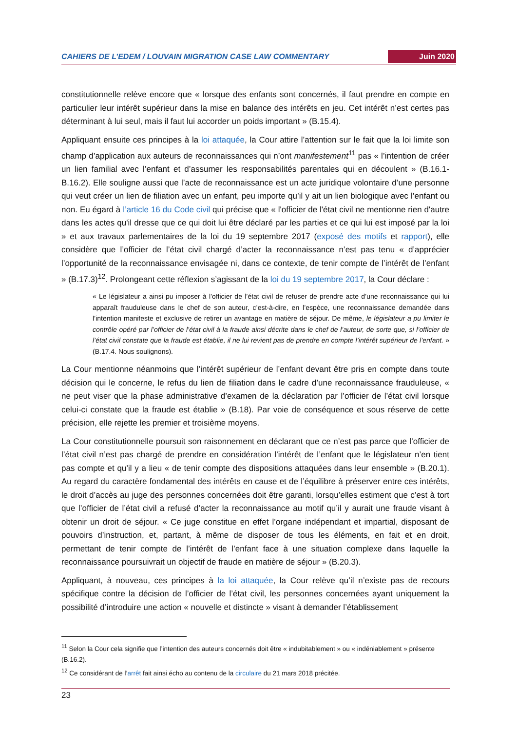CAHIERS DE L’EDEM / LOUVAIN MIGRATION CASE LAW COMMENTARY Juin 2020
constitutionnelle relève encore que « lorsque des enfants sont concernés, il faut prendre en compte en particulier leur intérêt supérieur dans la mise en balance des intérêts en jeu. Cet intérêt n’est certes pas déterminant à lui seul, mais il faut lui accorder un poids important » (B.15.4).
Appliquant ensuite ces principes à la loi attaquée, la Cour attire l’attention sur le fait que la loi limite son champ d’application aux auteurs de reconnaissances qui n’ont manifestement<sup>11</sup> pas « l’intention de créer un lien familial avec l’enfant et d’assumer les responsabilités parentales qui en découlent » (B.16.1-B.16.2). Elle souligne aussi que l’acte de reconnaissance est un acte juridique volontaire d’une personne qui veut créer un lien de filiation avec un enfant, peu importe qu’il y ait un lien biologique avec l’enfant ou non. Eu égard à l’article 16 du Code civil qui précise que « l'officier de l'état civil ne mentionne rien d'autre dans les actes qu'il dresse que ce qui doit lui être déclaré par les parties et ce qui lui est imposé par la loi » et aux travaux parlementaires de la loi du 19 septembre 2017 (exposé des motifs et rapport), elle considère que l’officier de l’état civil chargé d’acter la reconnaissance n’est pas tenu « d’apprécier l’opportunité de la reconnaissance envisagée ni, dans ce contexte, de tenir compte de l’intérêt de l’enfant » (B.17.3)<sup>12</sup>. Prolongeant cette réflexion s’agissant de la loi du 19 septembre 2017, la Cour déclare :
« Le législateur a ainsi pu imposer à l’officier de l’état civil de refuser de prendre acte d’une reconnaissance qui lui apparaît frauduleuse dans le chef de son auteur, c’est-à-dire, en l’espèce, une reconnaissance demandée dans l’intention manifeste et exclusive de retirer un avantage en matière de séjour. De même, le législateur a pu limiter le contrôle opéré par l’officier de l’état civil à la fraude ainsi décrite dans le chef de l’auteur, de sorte que, si l’officier de l’état civil constate que la fraude est établie, il ne lui revient pas de prendre en compte l’intérêt supérieur de l’enfant. » (B.17.4. Nous soulignons).
La Cour mentionne néanmoins que l’intérêt supérieur de l’enfant devant être pris en compte dans toute décision qui le concerne, le refus du lien de filiation dans le cadre d’une reconnaissance frauduleuse, « ne peut viser que la phase administrative d’examen de la déclaration par l’officier de l’état civil lorsque celui-ci constate que la fraude est établie » (B.18). Par voie de conséquence et sous réserve de cette précision, elle rejette les premier et troisième moyens.
La Cour constitutionnelle poursuit son raisonnement en déclarant que ce n’est pas parce que l’officier de l’état civil n’est pas chargé de prendre en considération l’intérêt de l’enfant que le législateur n’en tient pas compte et qu’il y a lieu « de tenir compte des dispositions attaquées dans leur ensemble » (B.20.1). Au regard du caractère fondamental des intérêts en cause et de l’équilibre à préserver entre ces intérêts, le droit d’accès au juge des personnes concernées doit être garanti, lorsqu’elles estiment que c’est à tort que l’officier de l’état civil a refusé d’acter la reconnaissance au motif qu’il y aurait une fraude visant à obtenir un droit de séjour. « Ce juge constitue en effet l’organe indépendant et impartial, disposant de pouvoirs d’instruction, et, partant, à même de disposer de tous les éléments, en fait et en droit, permettant de tenir compte de l’intérêt de l’enfant face à une situation complexe dans laquelle la reconnaissance poursuivrait un objectif de fraude en matière de séjour » (B.20.3).
Appliquant, à nouveau, ces principes à la loi attaquée, la Cour relève qu’il n’existe pas de recours spécifique contre la décision de l’officier de l’état civil, les personnes concernées ayant uniquement la possibilité d’introduire une action « nouvelle et distincte » visant à demander l’établissement
<sup>11</sup> Selon la Cour cela signifie que l’intention des auteurs concernés doit être « indubitablement » ou « indéniablement » présente (B.16.2).
<sup>12</sup> Ce considérant de l’arrêt fait ainsi écho au contenu de la circulaire du 21 mars 2018 précitée.
23